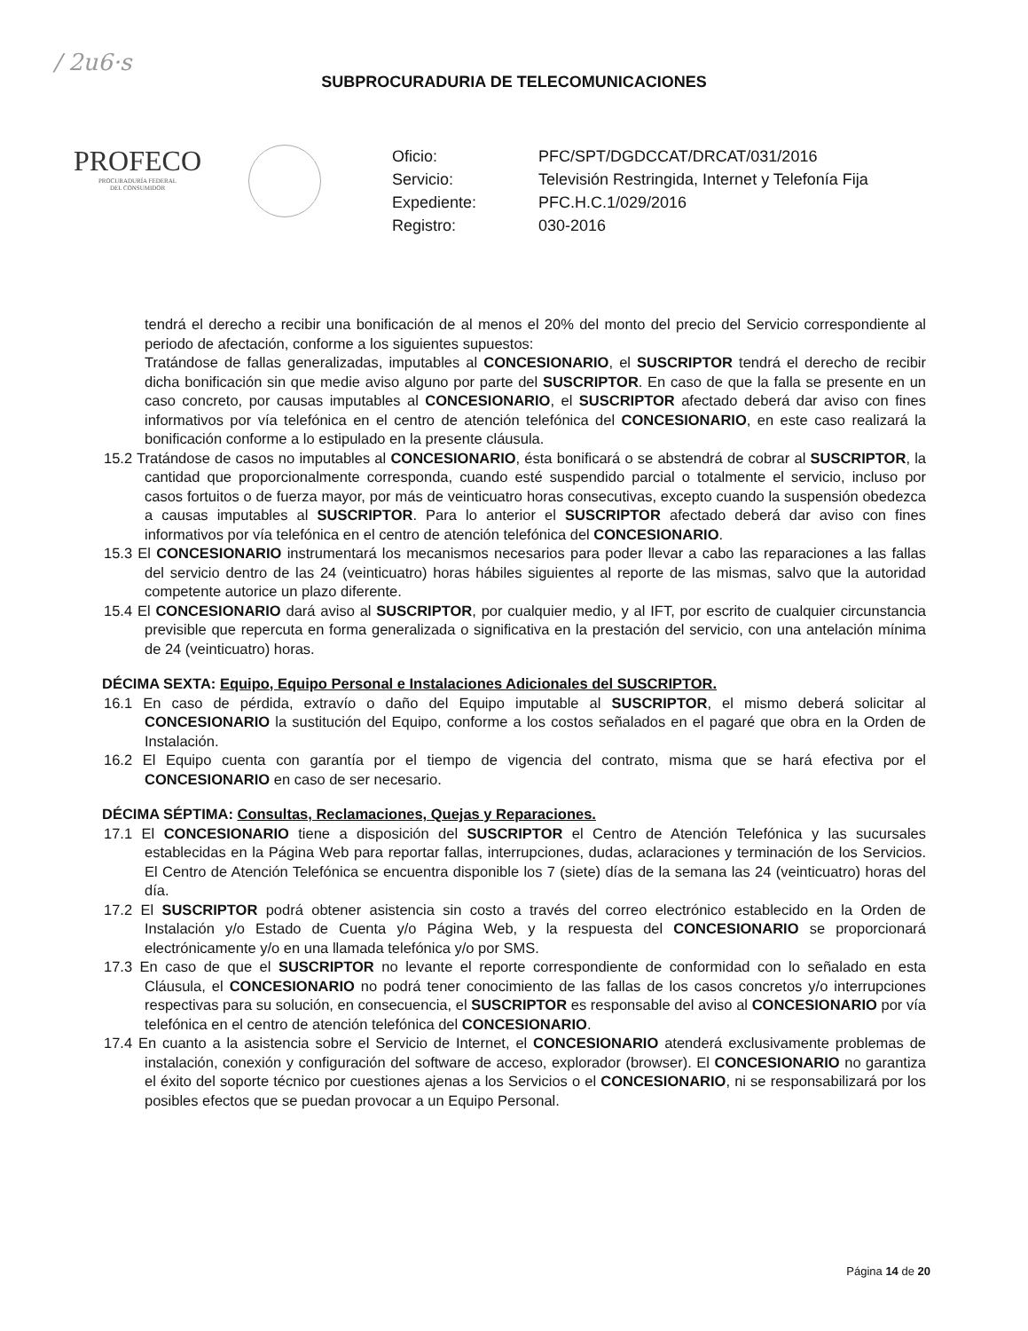/ 2u6·s
SUBPROCURADURIA DE TELECOMUNICACIONES
PROFECO
PROCURADURÍA FEDERAL
DEL CONSUMIDOR
Oficio: PFC/SPT/DGDCCAT/DRCAT/031/2016 Servicio: Televisión Restringida, Internet y Telefonía Fija Expediente: PFC.H.C.1/029/2016 Registro: 030-2016
tendrá el derecho a recibir una bonificación de al menos el 20% del monto del precio del Servicio correspondiente al periodo de afectación, conforme a los siguientes supuestos:
Tratándose de fallas generalizadas, imputables al CONCESIONARIO, el SUSCRIPTOR tendrá el derecho de recibir dicha bonificación sin que medie aviso alguno por parte del SUSCRIPTOR. En caso de que la falla se presente en un caso concreto, por causas imputables al CONCESIONARIO, el SUSCRIPTOR afectado deberá dar aviso con fines informativos por vía telefónica en el centro de atención telefónica del CONCESIONARIO, en este caso realizará la bonificación conforme a lo estipulado en la presente cláusula.
15.2 Tratándose de casos no imputables al CONCESIONARIO, ésta bonificará o se abstendrá de cobrar al SUSCRIPTOR, la cantidad que proporcionalmente corresponda, cuando esté suspendido parcial o totalmente el servicio, incluso por casos fortuitos o de fuerza mayor, por más de veinticuatro horas consecutivas, excepto cuando la suspensión obedezca a causas imputables al SUSCRIPTOR. Para lo anterior el SUSCRIPTOR afectado deberá dar aviso con fines informativos por vía telefónica en el centro de atención telefónica del CONCESIONARIO.
15.3 El CONCESIONARIO instrumentará los mecanismos necesarios para poder llevar a cabo las reparaciones a las fallas del servicio dentro de las 24 (veinticuatro) horas hábiles siguientes al reporte de las mismas, salvo que la autoridad competente autorice un plazo diferente.
15.4 El CONCESIONARIO dará aviso al SUSCRIPTOR, por cualquier medio, y al IFT, por escrito de cualquier circunstancia previsible que repercuta en forma generalizada o significativa en la prestación del servicio, con una antelación mínima de 24 (veinticuatro) horas.
DÉCIMA SEXTA: Equipo, Equipo Personal e Instalaciones Adicionales del SUSCRIPTOR.
16.1 En caso de pérdida, extravío o daño del Equipo imputable al SUSCRIPTOR, el mismo deberá solicitar al CONCESIONARIO la sustitución del Equipo, conforme a los costos señalados en el pagaré que obra en la Orden de Instalación.
16.2 El Equipo cuenta con garantía por el tiempo de vigencia del contrato, misma que se hará efectiva por el CONCESIONARIO en caso de ser necesario.
DÉCIMA SÉPTIMA: Consultas, Reclamaciones, Quejas y Reparaciones.
17.1 El CONCESIONARIO tiene a disposición del SUSCRIPTOR el Centro de Atención Telefónica y las sucursales establecidas en la Página Web para reportar fallas, interrupciones, dudas, aclaraciones y terminación de los Servicios. El Centro de Atención Telefónica se encuentra disponible los 7 (siete) días de la semana las 24 (veinticuatro) horas del día.
17.2 El SUSCRIPTOR podrá obtener asistencia sin costo a través del correo electrónico establecido en la Orden de Instalación y/o Estado de Cuenta y/o Página Web, y la respuesta del CONCESIONARIO se proporcionará electrónicamente y/o en una llamada telefónica y/o por SMS.
17.3 En caso de que el SUSCRIPTOR no levante el reporte correspondiente de conformidad con lo señalado en esta Cláusula, el CONCESIONARIO no podrá tener conocimiento de las fallas de los casos concretos y/o interrupciones respectivas para su solución, en consecuencia, el SUSCRIPTOR es responsable del aviso al CONCESIONARIO por vía telefónica en el centro de atención telefónica del CONCESIONARIO.
17.4 En cuanto a la asistencia sobre el Servicio de Internet, el CONCESIONARIO atenderá exclusivamente problemas de instalación, conexión y configuración del software de acceso, explorador (browser). El CONCESIONARIO no garantiza el éxito del soporte técnico por cuestiones ajenas a los Servicios o el CONCESIONARIO, ni se responsabilizará por los posibles efectos que se puedan provocar a un Equipo Personal.
Página 14 de 20